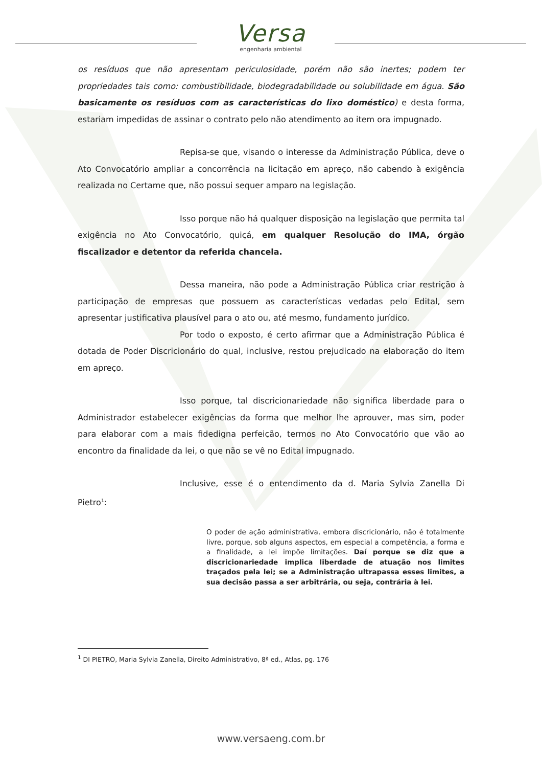Versa
engenharia ambiental
os resíduos que não apresentam periculosidade, porém não são inertes; podem ter propriedades tais como: combustibilidade, biodegradabilidade ou solubilidade em água. São basicamente os resíduos com as características do lixo doméstico) e desta forma, estariam impedidas de assinar o contrato pelo não atendimento ao item ora impugnado.
Repisa-se que, visando o interesse da Administração Pública, deve o Ato Convocatório ampliar a concorrência na licitação em apreço, não cabendo à exigência realizada no Certame que, não possui sequer amparo na legislação.
Isso porque não há qualquer disposição na legislação que permita tal exigência no Ato Convocatório, quiçá, em qualquer Resolução do IMA, órgão fiscalizador e detentor da referida chancela.
Dessa maneira, não pode a Administração Pública criar restrição à participação de empresas que possuem as características vedadas pelo Edital, sem apresentar justificativa plausível para o ato ou, até mesmo, fundamento jurídico.
Por todo o exposto, é certo afirmar que a Administração Pública é dotada de Poder Discricionário do qual, inclusive, restou prejudicado na elaboração do item em apreço.
Isso porque, tal discricionariedade não significa liberdade para o Administrador estabelecer exigências da forma que melhor lhe aprouver, mas sim, poder para elaborar com a mais fidedigna perfeição, termos no Ato Convocatório que vão ao encontro da finalidade da lei, o que não se vê no Edital impugnado.
Inclusive, esse é o entendimento da d. Maria Sylvia Zanella Di Pietro<sup>1</sup>:
O poder de ação administrativa, embora discricionário, não é totalmente livre, porque, sob alguns aspectos, em especial a competência, a forma e a finalidade, a lei impõe limitações. Daí porque se diz que a discricionariedade implica liberdade de atuação nos limites traçados pela lei; se a Administração ultrapassa esses limites, a sua decisão passa a ser arbitrária, ou seja, contrária à lei.
<sup>1</sup> DI PIETRO, Maria Sylvia Zanella, Direito Administrativo, 8ª ed., Atlas, pg. 176
www.versaeng.com.br